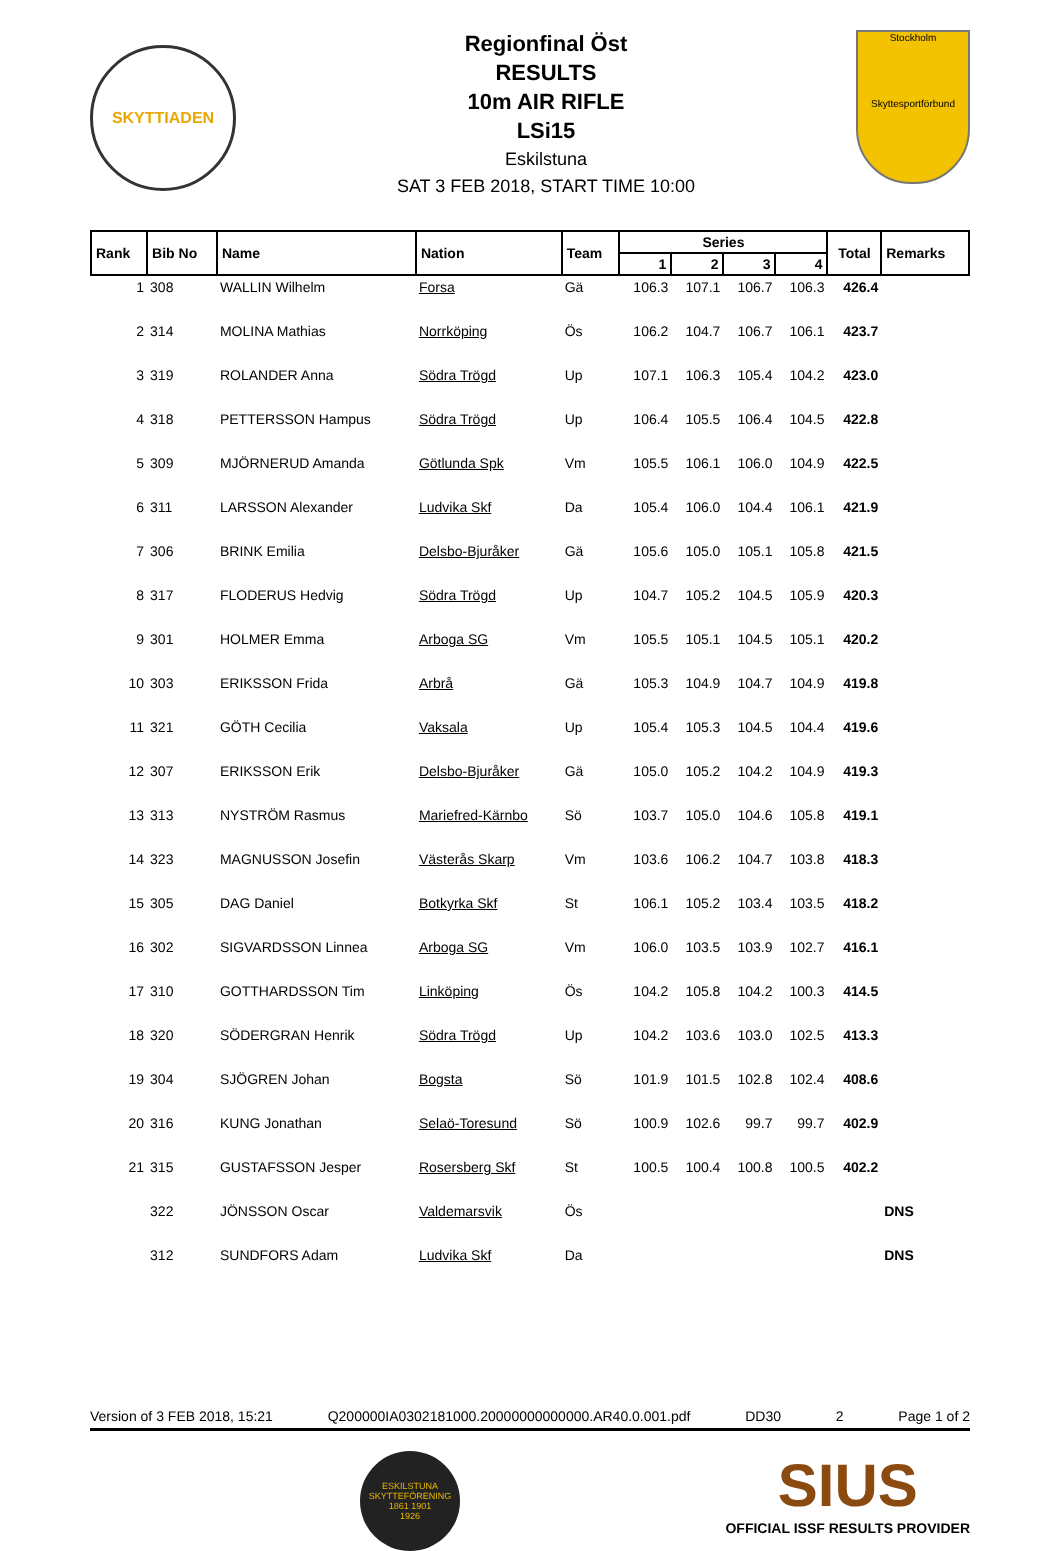SKYTTIADEN
Regionfinal Öst
RESULTS
10m AIR RIFLE
LSi15
Eskilstuna
SAT 3 FEB 2018, START TIME 10:00
Stockholm
Skyttesportförbund
| Rank | Bib No | Name | Nation | Team | Series | | | | Total | Remarks |
| --- | --- | --- | --- | --- | --- | --- | --- | --- | --- | --- |
| | | | | | 1 | 2 | 3 | 4 | | |
| 1 | 308 | WALLIN Wilhelm | Forsa | Gä | 106.3 | 107.1 | 106.7 | 106.3 | 426.4 | |
| 2 | 314 | MOLINA Mathias | Norrköping | Ös | 106.2 | 104.7 | 106.7 | 106.1 | 423.7 | |
| 3 | 319 | ROLANDER Anna | Södra Trögd | Up | 107.1 | 106.3 | 105.4 | 104.2 | 423.0 | |
| 4 | 318 | PETTERSSON Hampus | Södra Trögd | Up | 106.4 | 105.5 | 106.4 | 104.5 | 422.8 | |
| 5 | 309 | MJÖRNERUD Amanda | Götlunda Spk | Vm | 105.5 | 106.1 | 106.0 | 104.9 | 422.5 | |
| 6 | 311 | LARSSON Alexander | Ludvika Skf | Da | 105.4 | 106.0 | 104.4 | 106.1 | 421.9 | |
| 7 | 306 | BRINK Emilia | Delsbo-Bjuråker | Gä | 105.6 | 105.0 | 105.1 | 105.8 | 421.5 | |
| 8 | 317 | FLODERUS Hedvig | Södra Trögd | Up | 104.7 | 105.2 | 104.5 | 105.9 | 420.3 | |
| 9 | 301 | HOLMER Emma | Arboga SG | Vm | 105.5 | 105.1 | 104.5 | 105.1 | 420.2 | |
| 10 | 303 | ERIKSSON Frida | Arbrå | Gä | 105.3 | 104.9 | 104.7 | 104.9 | 419.8 | |
| 11 | 321 | GÖTH Cecilia | Vaksala | Up | 105.4 | 105.3 | 104.5 | 104.4 | 419.6 | |
| 12 | 307 | ERIKSSON Erik | Delsbo-Bjuråker | Gä | 105.0 | 105.2 | 104.2 | 104.9 | 419.3 | |
| 13 | 313 | NYSTRÖM Rasmus | Mariefred-Kärnbo | Sö | 103.7 | 105.0 | 104.6 | 105.8 | 419.1 | |
| 14 | 323 | MAGNUSSON Josefin | Västerås Skarp | Vm | 103.6 | 106.2 | 104.7 | 103.8 | 418.3 | |
| 15 | 305 | DAG Daniel | Botkyrka Skf | St | 106.1 | 105.2 | 103.4 | 103.5 | 418.2 | |
| 16 | 302 | SIGVARDSSON Linnea | Arboga SG | Vm | 106.0 | 103.5 | 103.9 | 102.7 | 416.1 | |
| 17 | 310 | GOTTHARDSSON Tim | Linköping | Ös | 104.2 | 105.8 | 104.2 | 100.3 | 414.5 | |
| 18 | 320 | SÖDERGRAN Henrik | Södra Trögd | Up | 104.2 | 103.6 | 103.0 | 102.5 | 413.3 | |
| 19 | 304 | SJÖGREN Johan | Bogsta | Sö | 101.9 | 101.5 | 102.8 | 102.4 | 408.6 | |
| 20 | 316 | KUNG Jonathan | Selaö-Toresund | Sö | 100.9 | 102.6 | 99.7 | 99.7 | 402.9 | |
| 21 | 315 | GUSTAFSSON Jesper | Rosersberg Skf | St | 100.5 | 100.4 | 100.8 | 100.5 | 402.2 | |
| | 322 | JÖNSSON Oscar | Valdemarsvik | Ös | | | | | | DNS |
| | 312 | SUNDFORS Adam | Ludvika Skf | Da | | | | | | DNS |
Version of 3 FEB 2018, 15:21 Q200000IA0302181000.20000000000000.AR40.0.001.pdf DD30 2 Page 1 of 2
ESKILSTUNA SKYTTEFÖRENING
1861 1901
1926
SIUS
OFFICIAL ISSF RESULTS PROVIDER